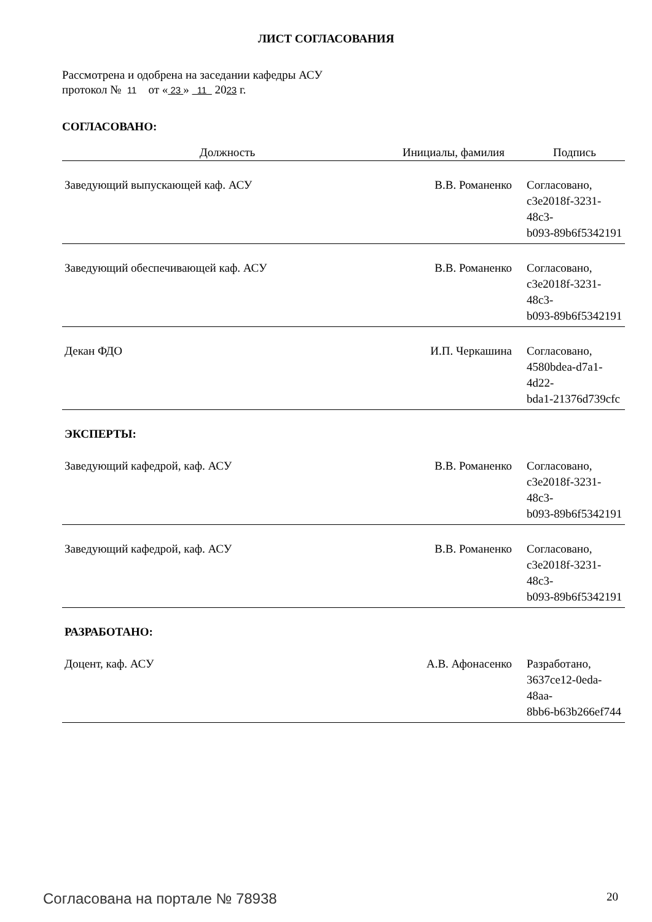ЛИСТ СОГЛАСОВАНИЯ
Рассмотрена и одобрена на заседании кафедры АСУ
протокол № 11 от « 23 » 11 2023 г.
СОГЛАСОВАНО:
| Должность | Инициалы, фамилия | Подпись |
| --- | --- | --- |
| Заведующий выпускающей каф. АСУ | В.В. Романенко | Согласовано, c3e2018f-3231-48c3- b093-89b6f5342191 |
| Заведующий обеспечивающей каф. АСУ | В.В. Романенко | Согласовано, c3e2018f-3231-48c3- b093-89b6f5342191 |
| Декан ФДО | И.П. Черкашина | Согласовано, 4580bdea-d7a1-4d22- bda1-21376d739cfc |
| ЭКСПЕРТЫ: | | |
| Заведующий кафедрой, каф. АСУ | В.В. Романенко | Согласовано, c3e2018f-3231-48c3- b093-89b6f5342191 |
| Заведующий кафедрой, каф. АСУ | В.В. Романенко | Согласовано, c3e2018f-3231-48c3- b093-89b6f5342191 |
| РАЗРАБОТАНО: | | |
| Доцент, каф. АСУ | А.В. Афонасенко | Разработано, 3637ce12-0eda-48aa- 8bb6-b63b266ef744 |
Согласована на портале № 78938 20